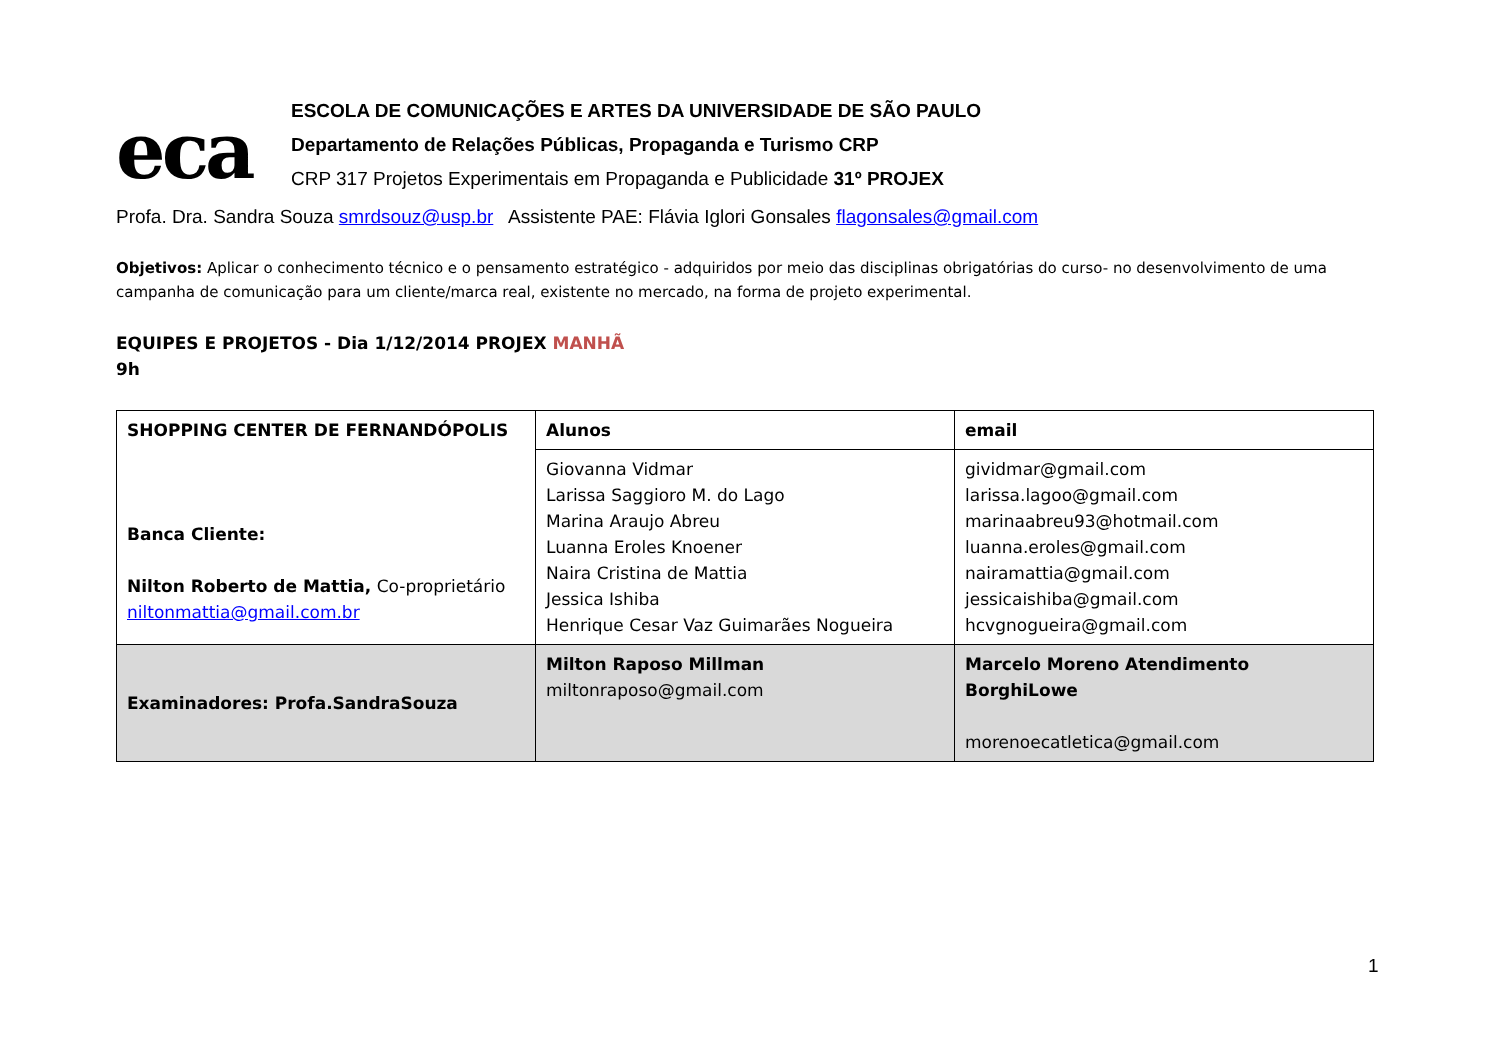eca
ESCOLA DE COMUNICAÇÕES E ARTES DA UNIVERSIDADE DE SÃO PAULO
Departamento de Relações Públicas, Propaganda e Turismo CRP
CRP 317 Projetos Experimentais em Propaganda e Publicidade 31º PROJEX
Profa. Dra. Sandra Souza smrdsouz@usp.br Assistente PAE: Flávia Iglori Gonsales flagonsales@gmail.com
Objetivos: Aplicar o conhecimento técnico e o pensamento estratégico - adquiridos por meio das disciplinas obrigatórias do curso- no desenvolvimento de uma campanha de comunicação para um cliente/marca real, existente no mercado, na forma de projeto experimental.
EQUIPES E PROJETOS - Dia 1/12/2014 PROJEX MANHÃ
9h
| SHOPPING CENTER DE FERNANDÓPOLIS Banca Cliente: Nilton Roberto de Mattia, Co-proprietário niltonmattia@gmail.com.br | Alunos | email |
| | Giovanna Vidmar Larissa Saggioro M. do Lago Marina Araujo Abreu Luanna Eroles Knoener Naira Cristina de Mattia Jessica Ishiba Henrique Cesar Vaz Guimarães Nogueira | gividmar@gmail.com larissa.lagoo@gmail.com marinaabreu93@hotmail.com luanna.eroles@gmail.com nairamattia@gmail.com jessicaishiba@gmail.com hcvgnogueira@gmail.com |
| Examinadores: Profa.SandraSouza | Milton Raposo Millman miltonraposo@gmail.com | Marcelo Moreno Atendimento BorghiLowe morenoecatletica@gmail.com |
1